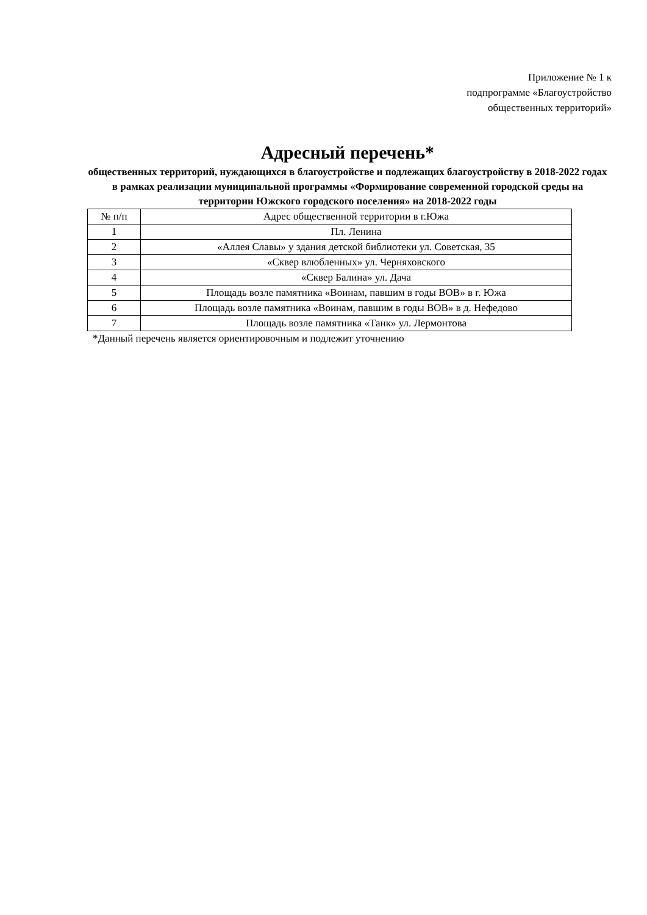Приложение № 1 к
подпрограмме «Благоустройство
общественных территорий»
Адресный перечень*
общественных территорий, нуждающихся в благоустройстве и подлежащих благоустройству в 2018-2022 годах в рамках реализации муниципальной программы «Формирование современной городской среды на территории Южского городского поселения» на 2018-2022 годы
| № п/п | Адрес общественной территории в г.Южа |
| --- | --- |
| 1 | Пл. Ленина |
| 2 | «Аллея Славы» у здания детской библиотеки ул. Советская, 35 |
| 3 | «Сквер влюбленных» ул. Черняховского |
| 4 | «Сквер Балина» ул. Дача |
| 5 | Площадь возле памятника «Воинам, павшим в годы ВОВ» в г. Южа |
| 6 | Площадь возле памятника «Воинам, павшим в годы ВОВ» в д. Нефедово |
| 7 | Площадь возле памятника «Танк» ул. Лермонтова |
*Данный перечень является ориентировочным и подлежит уточнению